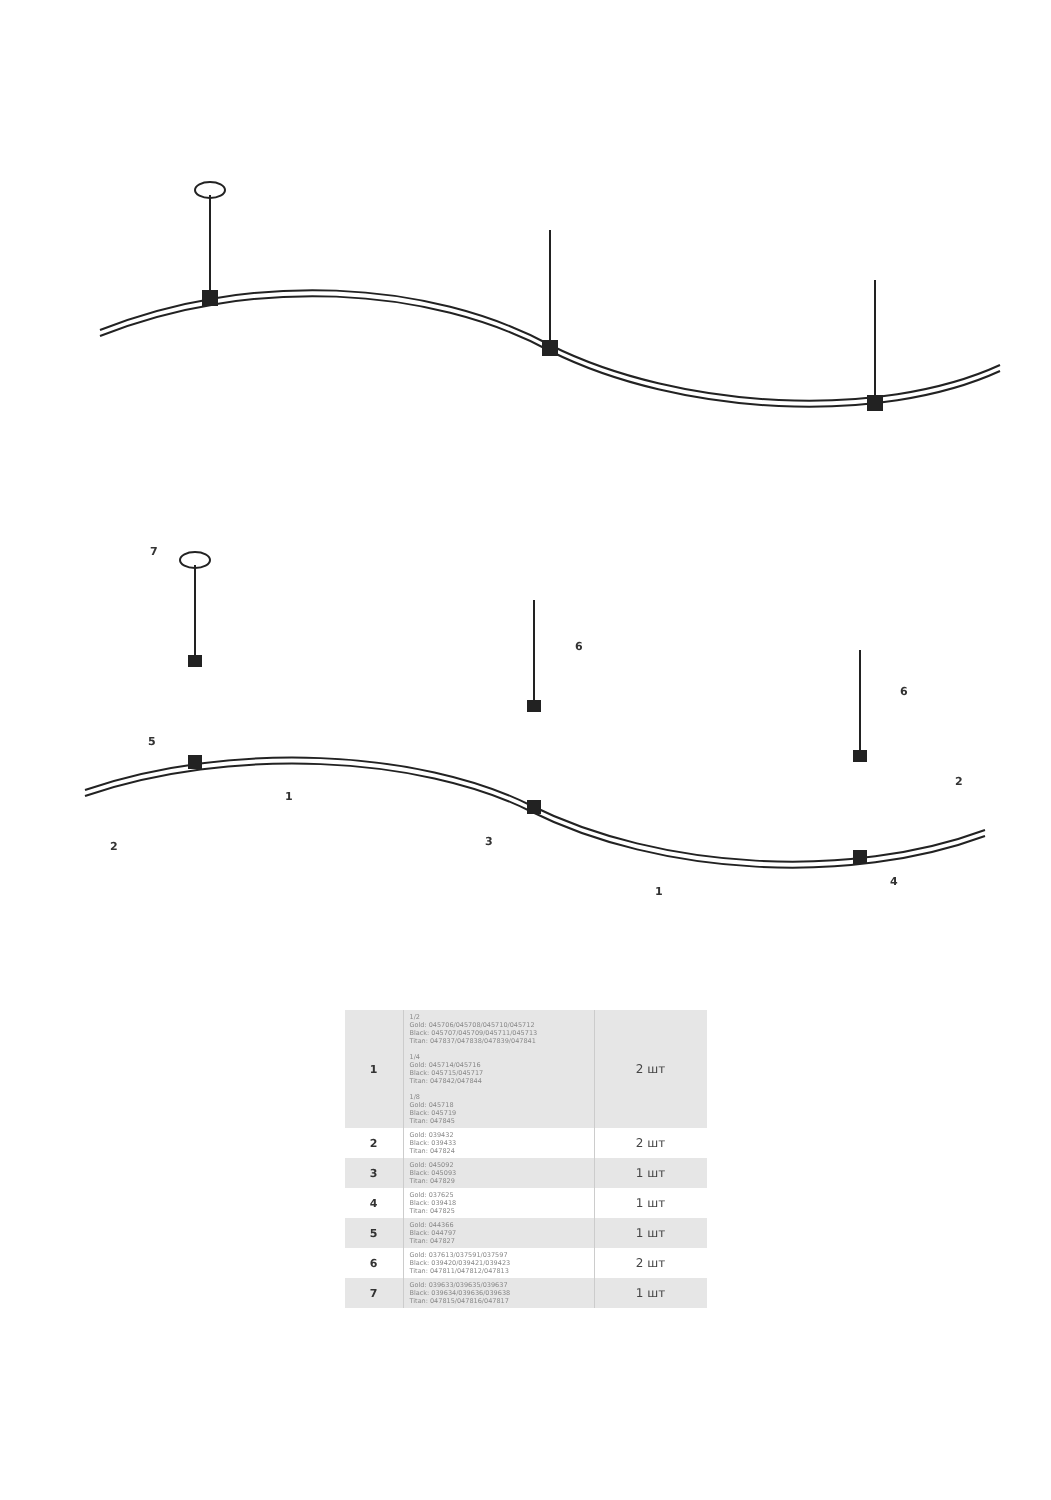7
6
6
5
1
2
3
2
1
4
| 1 | 1/2 Gold: 045706/045708/045710/045712 Black: 045707/045709/045711/045713 Titan: 047837/047838/047839/047841 1/4 Gold: 045714/045716 Black: 045715/045717 Titan: 047842/047844 1/8 Gold: 045718 Black: 045719 Titan: 047845 | 2 шт |
| 2 | Gold: 039432 Black: 039433 Titan: 047824 | 2 шт |
| 3 | Gold: 045092 Black: 045093 Titan: 047829 | 1 шт |
| 4 | Gold: 037625 Black: 039418 Titan: 047825 | 1 шт |
| 5 | Gold: 044366 Black: 044797 Titan: 047827 | 1 шт |
| 6 | Gold: 037613/037591/037597 Black: 039420/039421/039423 Titan: 047811/047812/047813 | 2 шт |
| 7 | Gold: 039633/039635/039637 Black: 039634/039636/039638 Titan: 047815/047816/047817 | 1 шт |